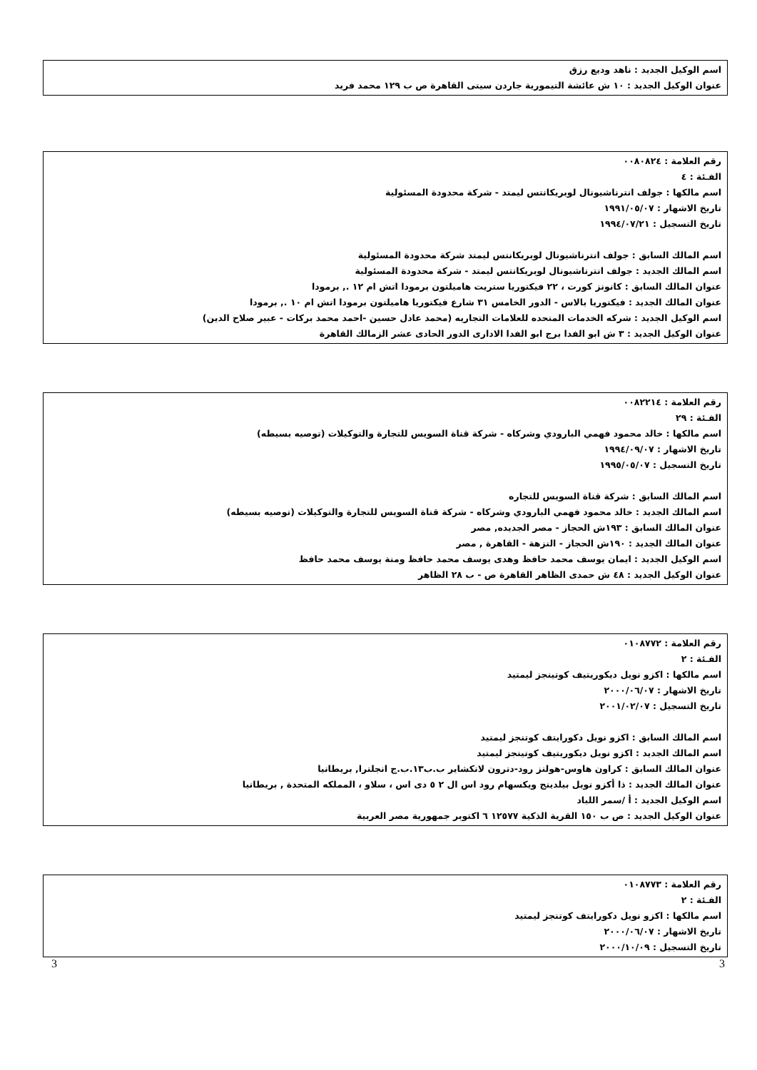اسم الوكيل الجديد : ناهد وديع رزق
عنوان الوكيل الجديد : ١٠ ش عائشة التيمورية جاردن سيتى القاهرة ص ب ١٢٩ محمد فريد
رقم العلامة : ٠٠٨٠٨٢٤
الفـئة : ٤
اسم مالكها : جولف انترناشيونال لوبريكانتس ليمتد - شركة محدودة المسئولية
تاريخ الاشهار : ١٩٩١/٠٥/٠٧
تاريخ التسجيل : ١٩٩٤/٠٧/٢١
اسم المالك السابق : جولف انترناشيونال لوبريكانتس ليمتد شركة محدودة المسئولية
اسم المالك الجديد : جولف انترناشيونال لوبريكانتس ليمتد - شركة محدودة المسئولية
عنوان المالك السابق : كانونز كورت ، ٢٢ فيكتوريا ستريت هاميلتون برمودا اتش ام ١٢ ., برمودا
عنوان المالك الجديد : فيكتوريا بالاس - الدور الخامس ٣١ شارع فيكتوريا هاميلتون برمودا اتش ام ١٠ ., برمودا
اسم الوكيل الجديد : شركه الخدمات المتحده للعلامات التجاريه (محمد عادل حسين -احمد محمد بركات - عبير صلاح الدين)
عنوان الوكيل الجديد : ٣ ش ابو الفدا برج ابو الفدا الادارى الدور الحادى عشر الزمالك القاهرة
رقم العلامة : ٠٠٨٢٢١٤
الفـئة : ٢٩
اسم مالكها : خالد محمود فهمي البارودي وشركاه - شركة قناة السويس للتجارة والتوكيلات (توصيه بسيطه)
تاريخ الاشهار : ١٩٩٤/٠٩/٠٧
تاريخ التسجيل : ١٩٩٥/٠٥/٠٧
اسم المالك السابق : شركة قناة السويس للتجاره
اسم المالك الجديد : خالد محمود فهمي البارودي وشركاه - شركة قناة السويس للتجارة والتوكيلات (توصيه بسيطه)
عنوان المالك السابق : ١٩٣ش الحجاز - مصر الجديده, مصر
عنوان المالك الجديد : ١٩٠ش الحجاز - النزهة - القاهرة , مصر
اسم الوكيل الجديد : ايمان يوسف محمد حافظ وهدى يوسف محمد حافظ ومنة يوسف محمد حافظ
عنوان الوكيل الجديد : ٤٨ ش حمدى الظاهر القاهرة ص - ب ٢٨ الظاهر
رقم العلامة : ٠١٠٨٧٧٢
الفـئة : ٢
اسم مالكها : اكزو نويل ديكوريتيف كوتينجز ليمتيد
تاريخ الاشهار : ٢٠٠٠/٠٦/٠٧
تاريخ التسجيل : ٢٠٠١/٠٢/٠٧
اسم المالك السابق : اكزو نويل دكورايتف كوتنجز ليمتيد
اسم المالك الجديد : اكزو نويل ديكوريتيف كوتينجز ليمتيد
عنوان المالك السابق : كراون هاوس-هولنز رود-دترون لانكشاير ب.ب١٣.ب.ج انجلترا, بريطانيا
عنوان المالك الجديد : ذا أكزو نوبل بيلدينج ويكسهام رود اس ال ٢ ٥ دى اس ، سلاو ، المملكه المتحدة , بريطانيا
اسم الوكيل الجديد : أ /سمر اللباد
عنوان الوكيل الجديد : ص ب ١٥٠ القرية الذكية ١٢٥٧٧ ٦ اكتوبر جمهورية مصر العربية
رقم العلامة : ٠١٠٨٧٧٣
الفـئة : ٢
اسم مالكها : اكزو نويل دكورايتف كوتنجز ليمتيد
تاريخ الاشهار : ٢٠٠٠/٠٦/٠٧
تاريخ التسجيل : ٢٠٠٠/١٠/٠٩
3 3